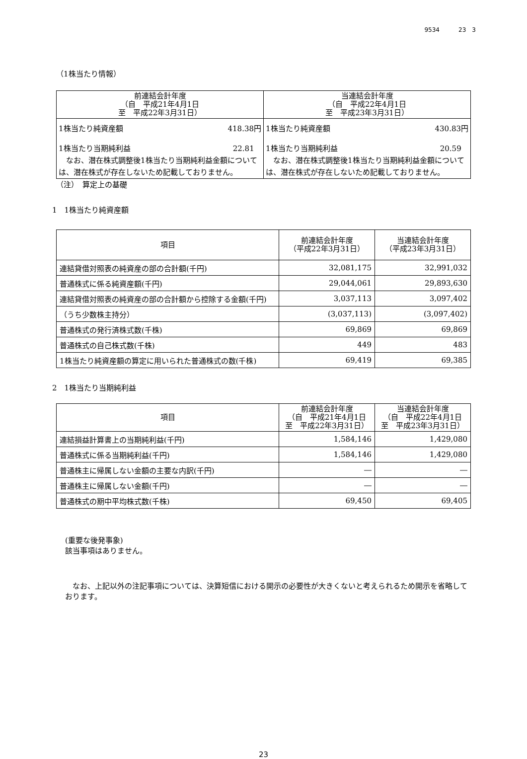9534 23　3
（1株当たり情報）
| 前連結会計年度 （自 平成21年4月1日 至 平成22年3月31日） | 当連結会計年度 （自 平成22年4月1日 至 平成23年3月31日） |
| --- | --- |
| 1株当たり純資産額 418.38円 1株当たり当期純利益 22.81 なお、潜在株式調整後1株当たり当期純利益金額については、潜在株式が存在しないため記載しておりません。 | 1株当たり純資産額 430.83円 1株当たり当期純利益 20.59 なお、潜在株式調整後1株当たり当期純利益金額については、潜在株式が存在しないため記載しておりません。 |
（注）　算定上の基礎
1　1株当たり純資産額
| 項目 | 前連結会計年度 （平成22年3月31日） | 当連結会計年度 （平成23年3月31日） |
| --- | --- | --- |
| 連結貸借対照表の純資産の部の合計額(千円) | 32,081,175 | 32,991,032 |
| 普通株式に係る純資産額(千円) | 29,044,061 | 29,893,630 |
| 連結貸借対照表の純資産の部の合計額から控除する金額(千円) | 3,037,113 | 3,097,402 |
| （うち少数株主持分） | (3,037,113) | (3,097,402) |
| 普通株式の発行済株式数(千株) | 69,869 | 69,869 |
| 普通株式の自己株式数(千株) | 449 | 483 |
| 1株当たり純資産額の算定に用いられた普通株式の数(千株) | 69,419 | 69,385 |
2　1株当たり当期純利益
| 項目 | 前連結会計年度 （自 平成21年4月1日 至 平成22年3月31日） | 当連結会計年度 （自 平成22年4月1日 至 平成23年3月31日） |
| --- | --- | --- |
| 連結損益計算書上の当期純利益(千円) | 1,584,146 | 1,429,080 |
| 普通株式に係る当期純利益(千円) | 1,584,146 | 1,429,080 |
| 普通株主に帰属しない金額の主要な内訳(千円) | ― | ― |
| 普通株主に帰属しない金額(千円) | ― | ― |
| 普通株式の期中平均株式数(千株) | 69,450 | 69,405 |
(重要な後発事象)
該当事項はありません。
　なお、上記以外の注記事項については、決算短信における開示の必要性が大きくないと考えられるため開示を省略しております。
23